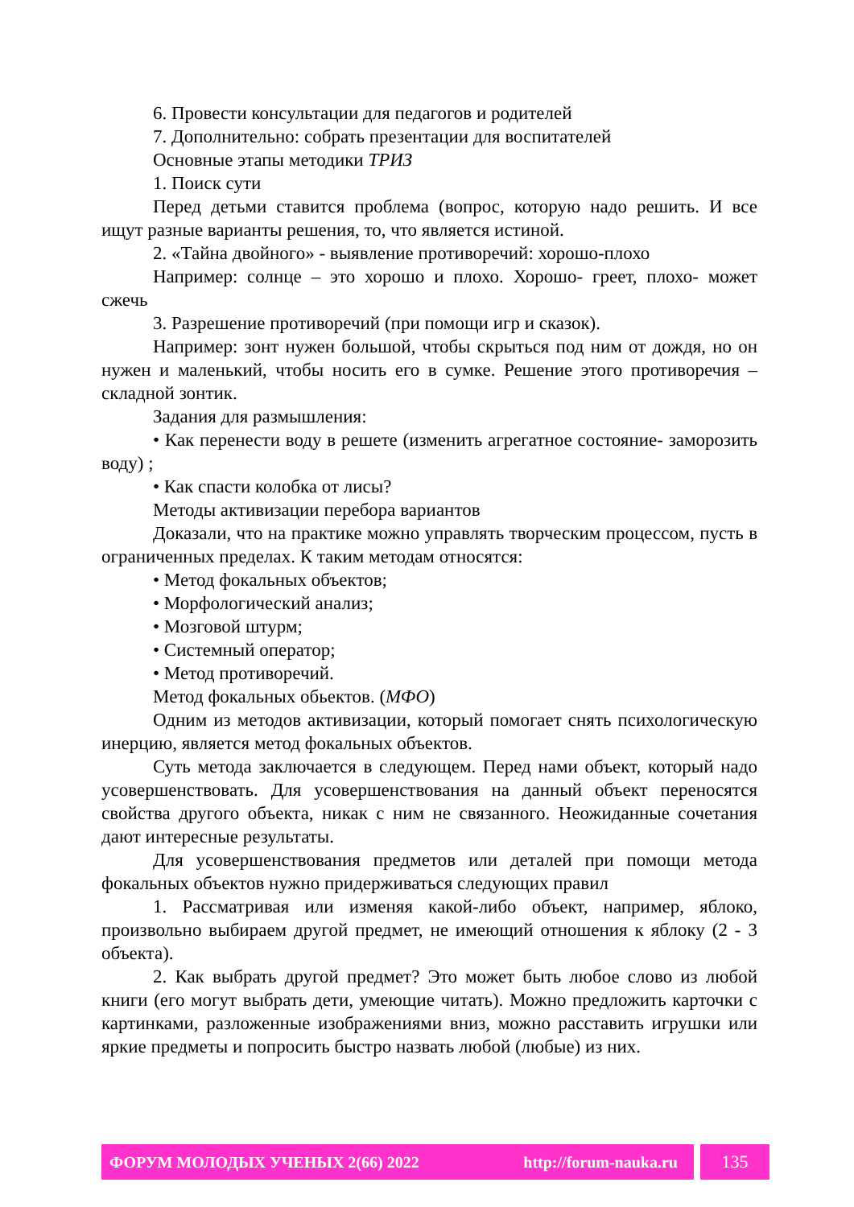6. Провести консультации для педагогов и родителей
7. Дополнительно: собрать презентации для воспитателей
Основные этапы методики ТРИЗ
1. Поиск сути
Перед детьми ставится проблема (вопрос, которую надо решить. И все ищут разные варианты решения, то, что является истиной.
2. «Тайна двойного» - выявление противоречий: хорошо-плохо
Например: солнце – это хорошо и плохо. Хорошо- греет, плохо- может сжечь
3. Разрешение противоречий (при помощи игр и сказок).
Например: зонт нужен большой, чтобы скрыться под ним от дождя, но он нужен и маленький, чтобы носить его в сумке. Решение этого противоречия – складной зонтик.
Задания для размышления:
• Как перенести воду в решете (изменить агрегатное состояние- заморозить воду) ;
• Как спасти колобка от лисы?
Методы активизации перебора вариантов
Доказали, что на практике можно управлять творческим процессом, пусть в ограниченных пределах. К таким методам относятся:
• Метод фокальных объектов;
• Морфологический анализ;
• Мозговой штурм;
• Системный оператор;
• Метод противоречий.
Метод фокальных обьектов. (МФО)
Одним из методов активизации, который помогает снять психологическую инерцию, является метод фокальных объектов.
Суть метода заключается в следующем. Перед нами объект, который надо усовершенствовать. Для усовершенствования на данный объект переносятся свойства другого объекта, никак с ним не связанного. Неожиданные сочетания дают интересные результаты.
Для усовершенствования предметов или деталей при помощи метода фокальных объектов нужно придерживаться следующих правил
1. Рассматривая или изменяя какой-либо объект, например, яблоко, произвольно выбираем другой предмет, не имеющий отношения к яблоку (2 - 3 объекта).
2. Как выбрать другой предмет? Это может быть любое слово из любой книги (его могут выбрать дети, умеющие читать). Можно предложить карточки с картинками, разложенные изображениями вниз, можно расставить игрушки или яркие предметы и попросить быстро назвать любой (любые) из них.
ФОРУМ МОЛОДЫХ УЧЕНЫХ 2(66) 2022 http://forum-nauka.ru
135